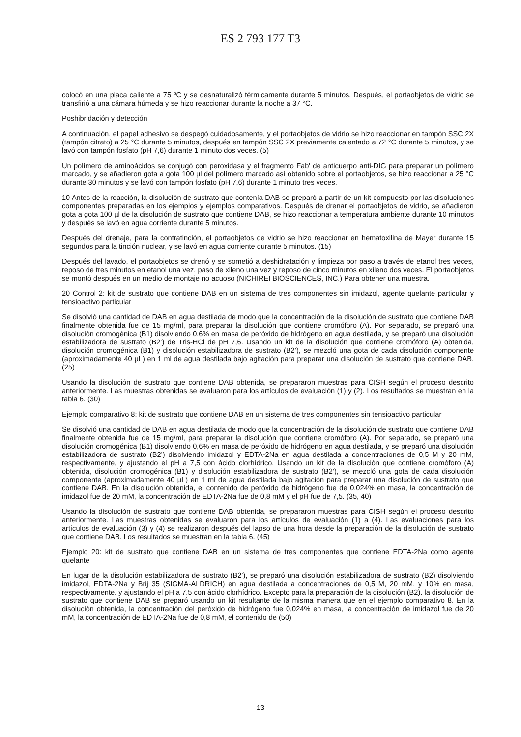ES 2 793 177 T3
colocó en una placa caliente a 75 ºC y se desnaturalizó térmicamente durante 5 minutos. Después, el portaobjetos de vidrio se transfirió a una cámara húmeda y se hizo reaccionar durante la noche a 37 °C.
Poshibridación y detección
A continuación, el papel adhesivo se despegó cuidadosamente, y el portaobjetos de vidrio se hizo reaccionar en tampón SSC 2X (tampón citrato) a 25 °C durante 5 minutos, después en tampón SSC 2X previamente calentado a 72 °C durante 5 minutos, y se lavó con tampón fosfato (pH 7,6) durante 1 minuto dos veces. (5)
Un polímero de aminoácidos se conjugó con peroxidasa y el fragmento Fab' de anticuerpo anti-DIG para preparar un polímero marcado, y se añadieron gota a gota 100 µl del polímero marcado así obtenido sobre el portaobjetos, se hizo reaccionar a 25 °C durante 30 minutos y se lavó con tampón fosfato (pH 7,6) durante 1 minuto tres veces.
10 Antes de la reacción, la disolución de sustrato que contenía DAB se preparó a partir de un kit compuesto por las disoluciones componentes preparadas en los ejemplos y ejemplos comparativos. Después de drenar el portaobjetos de vidrio, se añadieron gota a gota 100 µl de la disolución de sustrato que contiene DAB, se hizo reaccionar a temperatura ambiente durante 10 minutos y después se lavó en agua corriente durante 5 minutos.
Después del drenaje, para la contratinción, el portaobjetos de vidrio se hizo reaccionar en hematoxilina de Mayer durante 15 segundos para la tinción nuclear, y se lavó en agua corriente durante 5 minutos. (15)
Después del lavado, el portaobjetos se drenó y se sometió a deshidratación y limpieza por paso a través de etanol tres veces, reposo de tres minutos en etanol una vez, paso de xileno una vez y reposo de cinco minutos en xileno dos veces. El portaobjetos se montó después en un medio de montaje no acuoso (NICHIREI BIOSCIENCES, INC.) Para obtener una muestra.
20 Control 2: kit de sustrato que contiene DAB en un sistema de tres componentes sin imidazol, agente quelante particular y tensioactivo particular
Se disolvió una cantidad de DAB en agua destilada de modo que la concentración de la disolución de sustrato que contiene DAB finalmente obtenida fue de 15 mg/ml, para preparar la disolución que contiene cromóforo (A). Por separado, se preparó una disolución cromogénica (B1) disolviendo 0,6% en masa de peróxido de hidrógeno en agua destilada, y se preparó una disolución estabilizadora de sustrato (B2’) de Tris-HCl de pH 7,6. Usando un kit de la disolución que contiene cromóforo (A) obtenida, disolución cromogénica (B1) y disolución estabilizadora de sustrato (B2’), se mezcló una gota de cada disolución componente (aproximadamente 40 µL) en 1 ml de agua destilada bajo agitación para preparar una disolución de sustrato que contiene DAB. (25)
Usando la disolución de sustrato que contiene DAB obtenida, se prepararon muestras para CISH según el proceso descrito anteriormente. Las muestras obtenidas se evaluaron para los artículos de evaluación (1) y (2). Los resultados se muestran en la tabla 6. (30)
Ejemplo comparativo 8: kit de sustrato que contiene DAB en un sistema de tres componentes sin tensioactivo particular
Se disolvió una cantidad de DAB en agua destilada de modo que la concentración de la disolución de sustrato que contiene DAB finalmente obtenida fue de 15 mg/ml, para preparar la disolución que contiene cromóforo (A). Por separado, se preparó una disolución cromogénica (B1) disolviendo 0,6% en masa de peróxido de hidrógeno en agua destilada, y se preparó una disolución estabilizadora de sustrato (B2’) disolviendo imidazol y EDTA-2Na en agua destilada a concentraciones de 0,5 M y 20 mM, respectivamente, y ajustando el pH a 7,5 con ácido clorhídrico. Usando un kit de la disolución que contiene cromóforo (A) obtenida, disolución cromogénica (B1) y disolución estabilizadora de sustrato (B2’), se mezcló una gota de cada disolución componente (aproximadamente 40 µL) en 1 ml de agua destilada bajo agitación para preparar una disolución de sustrato que contiene DAB. En la disolución obtenida, el contenido de peróxido de hidrógeno fue de 0,024% en masa, la concentración de imidazol fue de 20 mM, la concentración de EDTA-2Na fue de 0,8 mM y el pH fue de 7,5. (35, 40)
Usando la disolución de sustrato que contiene DAB obtenida, se prepararon muestras para CISH según el proceso descrito anteriormente. Las muestras obtenidas se evaluaron para los artículos de evaluación (1) a (4). Las evaluaciones para los artículos de evaluación (3) y (4) se realizaron después del lapso de una hora desde la preparación de la disolución de sustrato que contiene DAB. Los resultados se muestran en la tabla 6. (45)
Ejemplo 20: kit de sustrato que contiene DAB en un sistema de tres componentes que contiene EDTA-2Na como agente quelante
En lugar de la disolución estabilizadora de sustrato (B2’), se preparó una disolución estabilizadora de sustrato (B2) disolviendo imidazol, EDTA-2Na y Brij 35 (SIGMA-ALDRICH) en agua destilada a concentraciones de 0,5 M, 20 mM, y 10% en masa, respectivamente, y ajustando el pH a 7,5 con ácido clorhídrico. Excepto para la preparación de la disolución (B2), la disolución de sustrato que contiene DAB se preparó usando un kit resultante de la misma manera que en el ejemplo comparativo 8. En la disolución obtenida, la concentración del peróxido de hidrógeno fue 0,024% en masa, la concentración de imidazol fue de 20 mM, la concentración de EDTA-2Na fue de 0,8 mM, el contenido de (50)
13